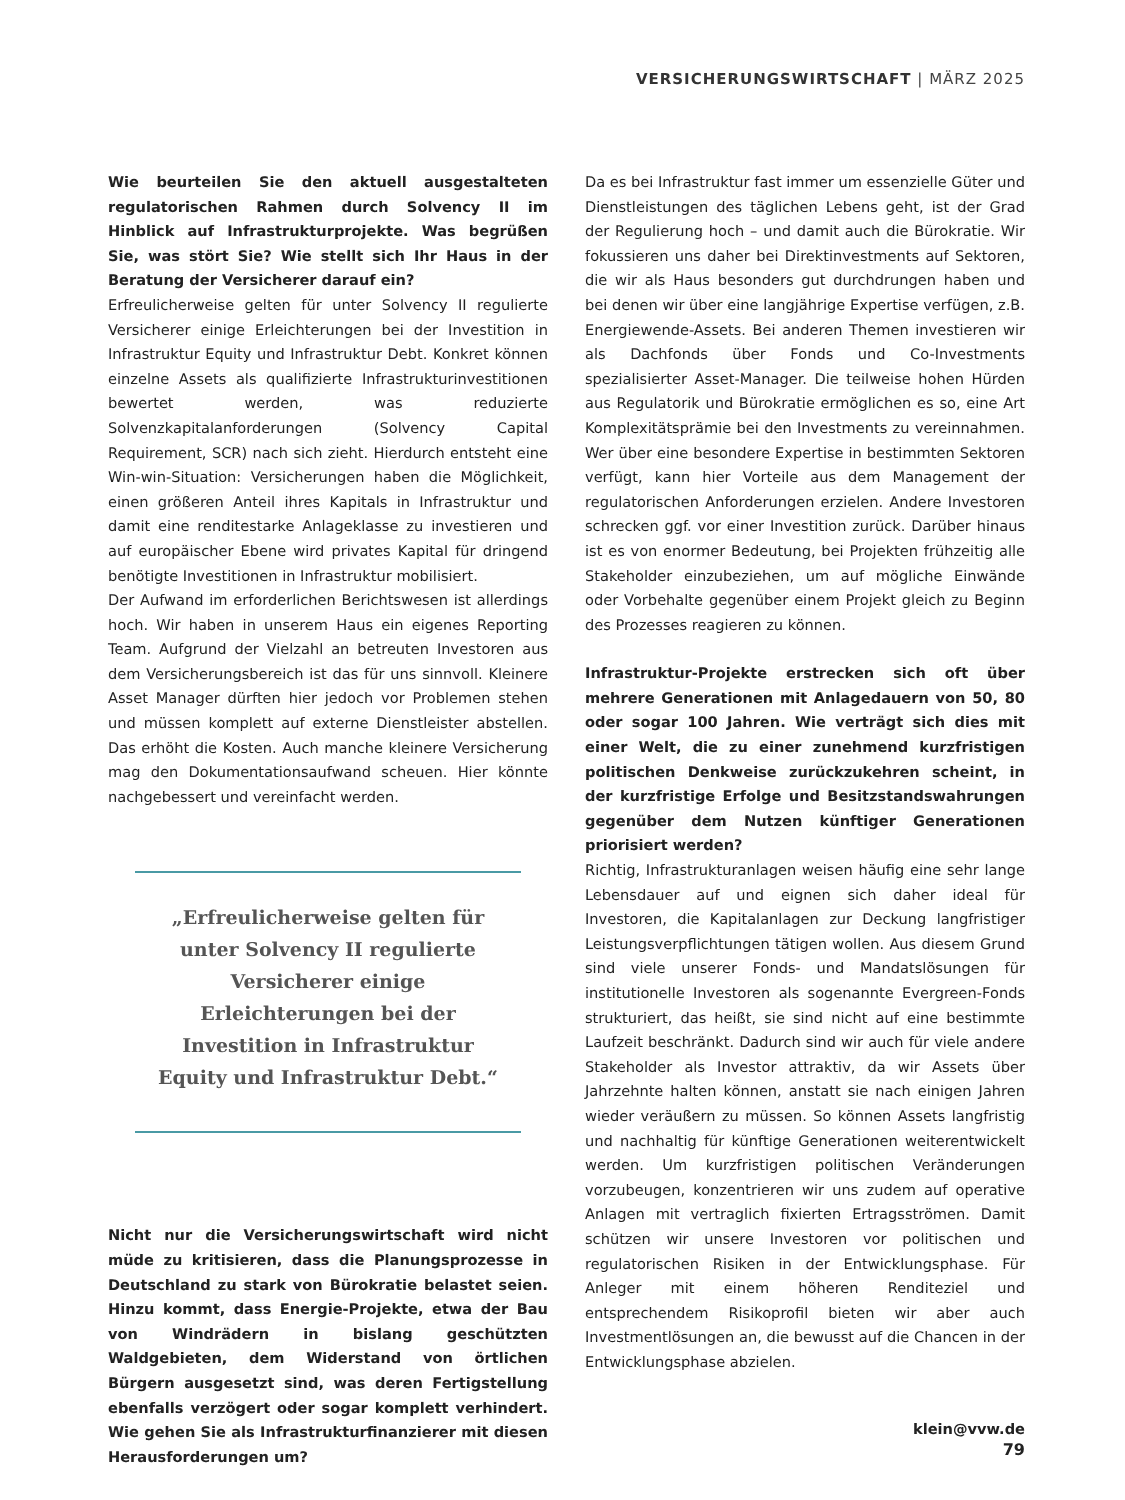VERSICHERUNGSWIRTSCHAFT | MÄRZ 2025
Wie beurteilen Sie den aktuell ausgestalteten regulatorischen Rahmen durch Solvency II im Hinblick auf Infrastrukturprojekte. Was begrüßen Sie, was stört Sie? Wie stellt sich Ihr Haus in der Beratung der Versicherer darauf ein?
Erfreulicherweise gelten für unter Solvency II regulierte Versicherer einige Erleichterungen bei der Investition in Infrastruktur Equity und Infrastruktur Debt. Konkret können einzelne Assets als qualifizierte Infrastrukturinvestitionen bewertet werden, was reduzierte Solvenzkapitalanforderungen (Solvency Capital Requirement, SCR) nach sich zieht. Hierdurch entsteht eine Win-win-Situation: Versicherungen haben die Möglichkeit, einen größeren Anteil ihres Kapitals in Infrastruktur und damit eine renditestarke Anlageklasse zu investieren und auf europäischer Ebene wird privates Kapital für dringend benötigte Investitionen in Infrastruktur mobilisiert.
Der Aufwand im erforderlichen Berichtswesen ist allerdings hoch. Wir haben in unserem Haus ein eigenes Reporting Team. Aufgrund der Vielzahl an betreuten Investoren aus dem Versicherungsbereich ist das für uns sinnvoll. Kleinere Asset Manager dürften hier jedoch vor Problemen stehen und müssen komplett auf externe Dienstleister abstellen. Das erhöht die Kosten. Auch manche kleinere Versicherung mag den Dokumentationsaufwand scheuen. Hier könnte nachgebessert und vereinfacht werden.
„Erfreulicherweise gelten für unter Solvency II regulierte Versicherer einige Erleichterungen bei der Investition in Infrastruktur Equity und Infrastruktur Debt.“
Nicht nur die Versicherungswirtschaft wird nicht müde zu kritisieren, dass die Planungsprozesse in Deutschland zu stark von Bürokratie belastet seien. Hinzu kommt, dass Energie-Projekte, etwa der Bau von Windrädern in bislang geschützten Waldgebieten, dem Widerstand von örtlichen Bürgern ausgesetzt sind, was deren Fertigstellung ebenfalls verzögert oder sogar komplett verhindert. Wie gehen Sie als Infrastrukturfinanzierer mit diesen Herausforderungen um?
Da es bei Infrastruktur fast immer um essenzielle Güter und Dienstleistungen des täglichen Lebens geht, ist der Grad der Regulierung hoch – und damit auch die Bürokratie. Wir fokussieren uns daher bei Direktinvestments auf Sektoren, die wir als Haus besonders gut durchdrungen haben und bei denen wir über eine langjährige Expertise verfügen, z.B. Energiewende-Assets. Bei anderen Themen investieren wir als Dachfonds über Fonds und Co-Investments spezialisierter Asset-Manager. Die teilweise hohen Hürden aus Regulatorik und Bürokratie ermöglichen es so, eine Art Komplexitätsprämie bei den Investments zu vereinnahmen. Wer über eine besondere Expertise in bestimmten Sektoren verfügt, kann hier Vorteile aus dem Management der regulatorischen Anforderungen erzielen. Andere Investoren schrecken ggf. vor einer Investition zurück. Darüber hinaus ist es von enormer Bedeutung, bei Projekten frühzeitig alle Stakeholder einzubeziehen, um auf mögliche Einwände oder Vorbehalte gegenüber einem Projekt gleich zu Beginn des Prozesses reagieren zu können.
Infrastruktur-Projekte erstrecken sich oft über mehrere Generationen mit Anlagedauern von 50, 80 oder sogar 100 Jahren. Wie verträgt sich dies mit einer Welt, die zu einer zunehmend kurzfristigen politischen Denkweise zurückzukehren scheint, in der kurzfristige Erfolge und Besitzstandswahrungen gegenüber dem Nutzen künftiger Generationen priorisiert werden?
Richtig, Infrastrukturanlagen weisen häufig eine sehr lange Lebensdauer auf und eignen sich daher ideal für Investoren, die Kapitalanlagen zur Deckung langfristiger Leistungsverpflichtungen tätigen wollen. Aus diesem Grund sind viele unserer Fonds- und Mandatslösungen für institutionelle Investoren als sogenannte Evergreen-Fonds strukturiert, das heißt, sie sind nicht auf eine bestimmte Laufzeit beschränkt. Dadurch sind wir auch für viele andere Stakeholder als Investor attraktiv, da wir Assets über Jahrzehnte halten können, anstatt sie nach einigen Jahren wieder veräußern zu müssen. So können Assets langfristig und nachhaltig für künftige Generationen weiterentwickelt werden. Um kurzfristigen politischen Veränderungen vorzubeugen, konzentrieren wir uns zudem auf operative Anlagen mit vertraglich fixierten Ertragsströmen. Damit schützen wir unsere Investoren vor politischen und regulatorischen Risiken in der Entwicklungsphase. Für Anleger mit einem höheren Renditeziel und entsprechendem Risikoprofil bieten wir aber auch Investmentlösungen an, die bewusst auf die Chancen in der Entwicklungsphase abzielen.
klein@vvw.de
79